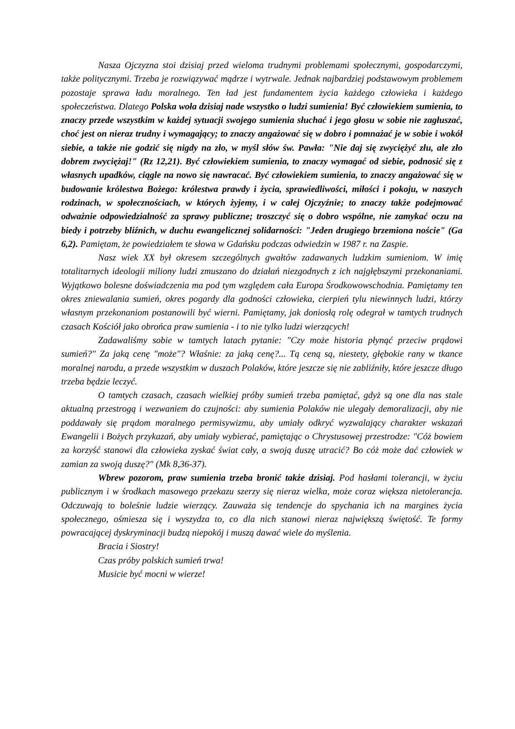Nasza Ojczyzna stoi dzisiaj przed wieloma trudnymi problemami społecznymi, gospodarczymi, także politycznymi. Trzeba je rozwiązywać mądrze i wytrwale. Jednak najbardziej podstawowym problemem pozostaje sprawa ładu moralnego. Ten ład jest fundamentem życia każdego człowieka i każdego społeczeństwa. Dlatego Polska woła dzisiaj nade wszystko o ludzi sumienia! Być człowiekiem sumienia, to znaczy przede wszystkim w każdej sytuacji swojego sumienia słuchać i jego głosu w sobie nie zagłuszać, choć jest on nieraz trudny i wymagający; to znaczy angażować się w dobro i pomnażać je w sobie i wokół siebie, a także nie godzić się nigdy na zło, w myśl słów św. Pawła: "Nie daj się zwyciężyć złu, ale zło dobrem zwyciężaj!" (Rz 12,21). Być człowiekiem sumienia, to znaczy wymagać od siebie, podnosić się z własnych upadków, ciągle na nowo się nawracać. Być człowiekiem sumienia, to znaczy angażować się w budowanie królestwa Bożego: królestwa prawdy i życia, sprawiedliwości, miłości i pokoju, w naszych rodzinach, w społecznościach, w których żyjemy, i w całej Ojczyźnie; to znaczy także podejmować odważnie odpowiedzialność za sprawy publiczne; troszczyć się o dobro wspólne, nie zamykać oczu na biedy i potrzeby bliźnich, w duchu ewangelicznej solidarności: "Jeden drugiego brzemiona noście" (Ga 6,2). Pamiętam, że powiedziałem te słowa w Gdańsku podczas odwiedzin w 1987 r. na Zaspie.
Nasz wiek XX był okresem szczególnych gwałtów zadawanych ludzkim sumieniom. W imię totalitarnych ideologii miliony ludzi zmuszano do działań niezgodnych z ich najgłębszymi przekonaniami. Wyjątkowo bolesne doświadczenia ma pod tym względem cała Europa Środkowowschodnia. Pamiętamy ten okres zniewalania sumień, okres pogardy dla godności człowieka, cierpień tylu niewinnych ludzi, którzy własnym przekonaniom postanowili być wierni. Pamiętamy, jak doniosłą rolę odegrał w tamtych trudnych czasach Kościół jako obrońca praw sumienia - i to nie tylko ludzi wierzących!
Zadawaliśmy sobie w tamtych latach pytanie: "Czy może historia płynąć przeciw prądowi sumień?" Za jaką cenę "może"? Właśnie: za jaką cenę?... Tą ceną są, niestety, głębokie rany w tkance moralnej narodu, a przede wszystkim w duszach Polaków, które jeszcze się nie zabliźniły, które jeszcze długo trzeba będzie leczyć.
O tamtych czasach, czasach wielkiej próby sumień trzeba pamiętać, gdyż są one dla nas stale aktualną przestrogą i wezwaniem do czujności: aby sumienia Polaków nie ulegały demoralizacji, aby nie poddawały się prądom moralnego permisywizmu, aby umiały odkryć wyzwalający charakter wskazań Ewangelii i Bożych przykazań, aby umiały wybierać, pamiętając o Chrystusowej przestrodze: "Cóż bowiem za korzyść stanowi dla człowieka zyskać świat cały, a swoją duszę utracić? Bo cóż może dać człowiek w zamian za swoją duszę?" (Mk 8,36-37).
Wbrew pozorom, praw sumienia trzeba bronić także dzisiaj. Pod hasłami tolerancji, w życiu publicznym i w środkach masowego przekazu szerzy się nieraz wielka, może coraz większa nietolerancja. Odczuwają to boleśnie ludzie wierzący. Zauważa się tendencje do spychania ich na margines życia społecznego, ośmiesza się i wyszydza to, co dla nich stanowi nieraz największą świętość. Te formy powracającej dyskryminacji budzą niepokój i muszą dawać wiele do myślenia.
Bracia i Siostry!
Czas próby polskich sumień trwa!
Musicie być mocni w wierze!